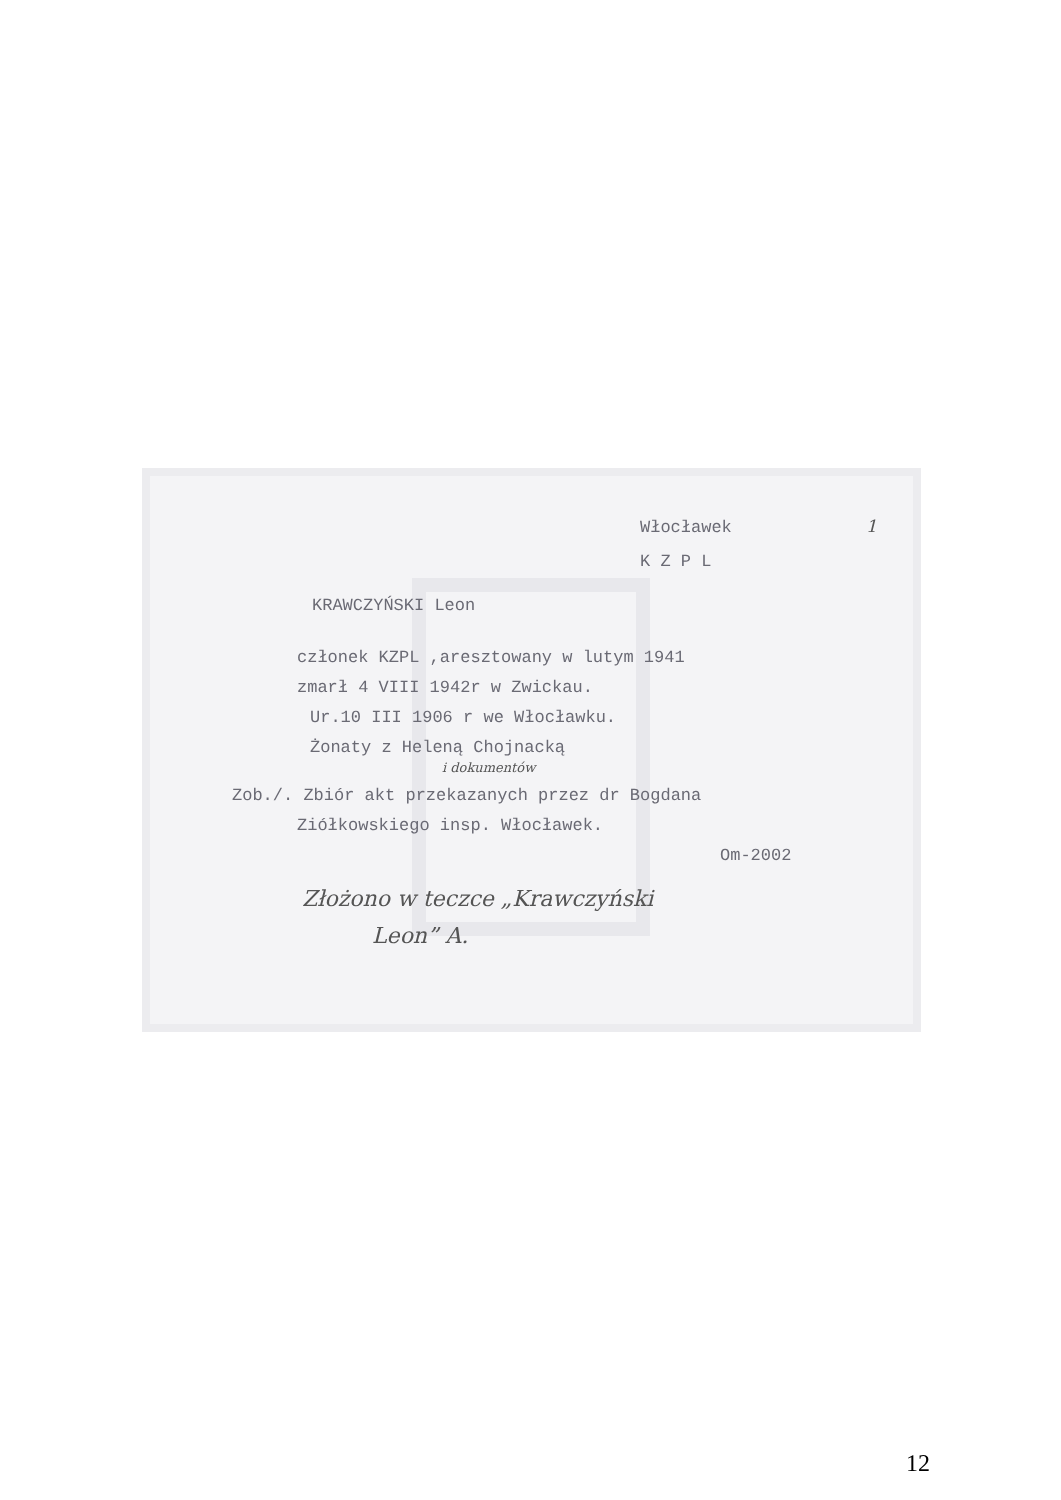Włocławek 1
K Z P L
KRAWCZYŃSKI Leon
członek KZPL ,aresztowany w lutym 1941
zmarł 4 VIII 1942r w Zwickau.
Ur.10 III 1906 r we Włocławku.
Żonaty z Heleną Chojnacką
i dokumentów
Zob./. Zbiór akt przekazanych przez dr Bogdana
Ziółkowskiego insp. Włocławek.
Om-2002
Złożono w teczce „Krawczyński
Leon” A.
12